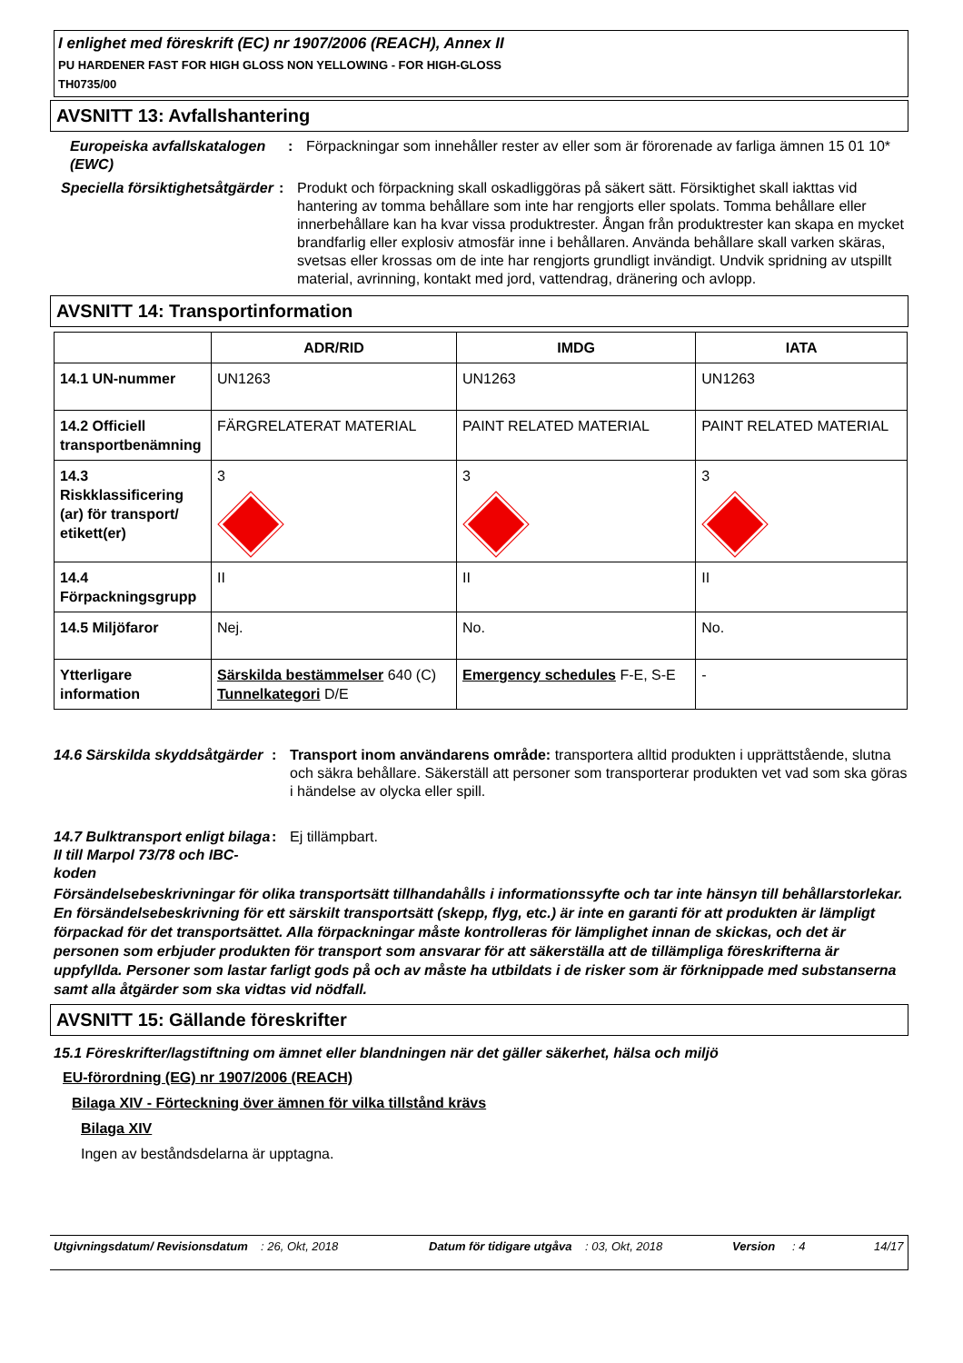I enlighet med föreskrift (EC) nr 1907/2006 (REACH), Annex II
PU HARDENER FAST FOR HIGH GLOSS NON YELLOWING - FOR HIGH-GLOSS
TH0735/00
AVSNITT 13: Avfallshantering
Europeiska avfallskatalogen (EWC)
: Förpackningar som innehåller rester av eller som är förorenade av farliga ämnen 15 01 10*
Speciella försiktighetsåtgärder
: Produkt och förpackning skall oskadliggöras på säkert sätt. Försiktighet skall iakttas vid hantering av tomma behållare som inte har rengjorts eller spolats. Tomma behållare eller innerbehållare kan ha kvar vissa produktrester. Ångan från produktrester kan skapa en mycket brandfarlig eller explosiv atmosfär inne i behållaren. Använda behållare skall varken skäras, svetsas eller krossas om de inte har rengjorts grundligt invändigt. Undvik spridning av utspillt material, avrinning, kontakt med jord, vattendrag, dränering och avlopp.
AVSNITT 14: Transportinformation
| | ADR/RID | IMDG | IATA |
| --- | --- | --- | --- |
| 14.1 UN-nummer | UN1263 | UN1263 | UN1263 |
| 14.2 Officiell transportbenämning | FÄRGRELATERAT MATERIAL | PAINT RELATED MATERIAL | PAINT RELATED MATERIAL |
| 14.3 Riskklassificering (ar) för transport/ etikett(er) | 3 | 3 | 3 |
| 14.4 Förpackningsgrupp | II | II | II |
| 14.5 Miljöfaror | Nej. | No. | No. |
| Ytterligare information | Särskilda bestämmelser 640 (C) Tunnelkategori D/E | Emergency schedules F-E, S-E | - |
14.6 Särskilda skyddsåtgärder
: Transport inom användarens område: transportera alltid produkten i upprättstående, slutna och säkra behållare. Säkerställ att personer som transporterar produkten vet vad som ska göras i händelse av olycka eller spill.
14.7 Bulktransport enligt bilaga II till Marpol 73/78 och IBC-koden
: Ej tillämpbart.
Försändelsebeskrivningar för olika transportsätt tillhandahålls i informationssyfte och tar inte hänsyn till behållarstorlekar. En försändelsebeskrivning för ett särskilt transportsätt (skepp, flyg, etc.) är inte en garanti för att produkten är lämpligt förpackad för det transportsättet. Alla förpackningar måste kontrolleras för lämplighet innan de skickas, och det är personen som erbjuder produkten för transport som ansvarar för att säkerställa att de tillämpliga föreskrifterna är uppfyllda. Personer som lastar farligt gods på och av måste ha utbildats i de risker som är förknippade med substanserna samt alla åtgärder som ska vidtas vid nödfall.
AVSNITT 15: Gällande föreskrifter
15.1 Föreskrifter/lagstiftning om ämnet eller blandningen när det gäller säkerhet, hälsa och miljö
EU-förordning (EG) nr 1907/2006 (REACH)
Bilaga XIV - Förteckning över ämnen för vilka tillstånd krävs
Bilaga XIV
Ingen av beståndsdelarna är upptagna.
Utgivningsdatum/ Revisionsdatum: 26, Okt, 2018 Datum för tidigare utgåva: 03, Okt, 2018 Version: 4 14/17